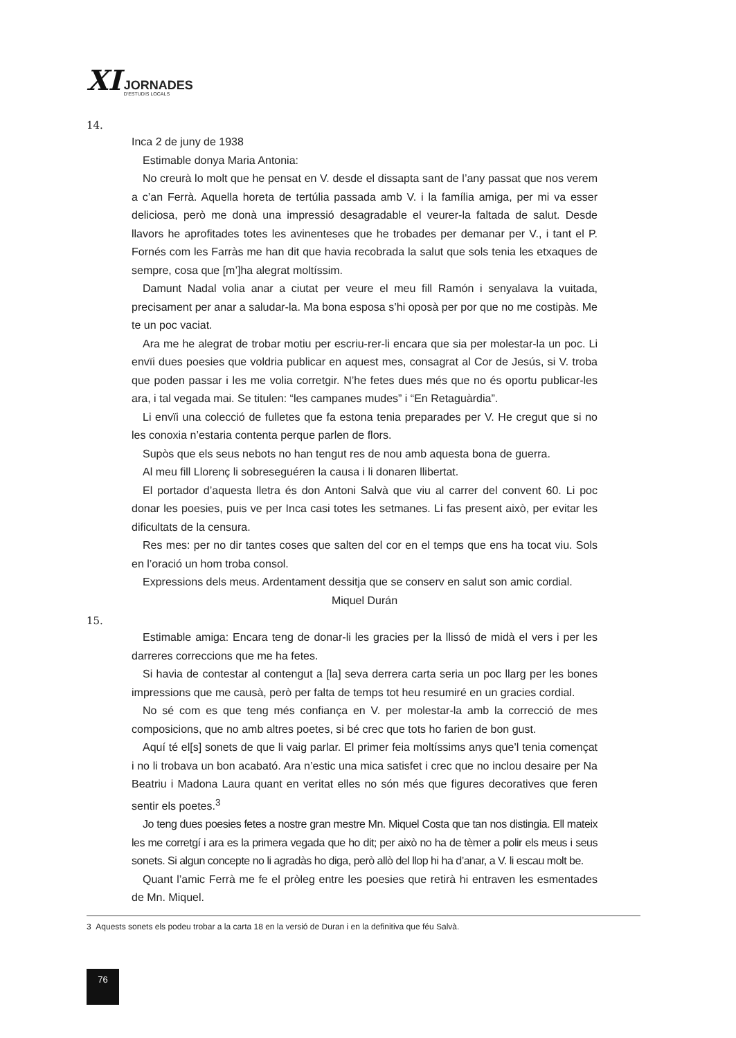XI
JORNADES
D'ESTUDIS LOCALS
14.
Inca 2 de juny de 1938
Estimable donya Maria Antonia:
No creurà lo molt que he pensat en V. desde el dissapta sant de l’any passat que nos verem a c’an Ferrà. Aquella horeta de tertúlia passada amb V. i la família amiga, per mi va esser deliciosa, però me donà una impressió desagradable el veurer-la faltada de salut. Desde llavors he aprofitades totes les avinenteses que he trobades per demanar per V., i tant el P. Fornés com les Farràs me han dit que havia recobrada la salut que sols tenia les etxaques de sempre, cosa que [m’]ha alegrat moltíssim.
Damunt Nadal volia anar a ciutat per veure el meu fill Ramón i senyalava la vuitada, precisament per anar a saludar-la. Ma bona esposa s’hi oposà per por que no me costipàs. Me te un poc vaciat.
Ara me he alegrat de trobar motiu per escriu-rer-li encara que sia per molestar-la un poc. Li envïi dues poesies que voldria publicar en aquest mes, consagrat al Cor de Jesús, si V. troba que poden passar i les me volia corretgir. N’he fetes dues més que no és oportu publicar-les ara, i tal vegada mai. Se titulen: “les campanes mudes” i “En Retaguàrdia”.
Li envïi una colecció de fulletes que fa estona tenia preparades per V. He cregut que si no les conoxia n’estaria contenta perque parlen de flors.
Supòs que els seus nebots no han tengut res de nou amb aquesta bona de guerra.
Al meu fill Llorenç li sobreseguéren la causa i li donaren llibertat.
El portador d’aquesta lletra és don Antoni Salvà que viu al carrer del convent 60. Li poc donar les poesies, puis ve per Inca casi totes les setmanes. Li fas present això, per evitar les dificultats de la censura.
Res mes: per no dir tantes coses que salten del cor en el temps que ens ha tocat viu. Sols en l’oració un hom troba consol.
Expressions dels meus. Ardentament dessitja que se conserv en salut son amic cordial.
Miquel Durán
15.
Estimable amiga: Encara teng de donar-li les gracies per la llissó de midà el vers i per les darreres correccions que me ha fetes.
Si havia de contestar al contengut a [la] seva derrera carta seria un poc llarg per les bones impressions que me causà, però per falta de temps tot heu resumiré en un gracies cordial.
No sé com es que teng més confiança en V. per molestar-la amb la correcció de mes composicions, que no amb altres poetes, si bé crec que tots ho farien de bon gust.
Aquí té el[s] sonets de que li vaig parlar. El primer feia moltíssims anys que’l tenia començat i no li trobava un bon acabató. Ara n’estic una mica satisfet i crec que no inclou desaire per Na Beatriu i Madona Laura quant en veritat elles no són més que figures decoratives que feren sentir els poetes.<sup>3</sup>
Jo teng dues poesies fetes a nostre gran mestre Mn. Miquel Costa que tan nos distingia. Ell mateix les me corretgí i ara es la primera vegada que ho dit; per això no ha de tèmer a polir els meus i seus sonets. Si algun concepte no li agradàs ho diga, però allò del llop hi ha d’anar, a V. li escau molt be.
Quant l’amic Ferrà me fe el pròleg entre les poesies que retirà hi entraven les esmentades de Mn. Miquel.
3 Aquests sonets els podeu trobar a la carta 18 en la versió de Duran i en la definitiva que féu Salvà.
76